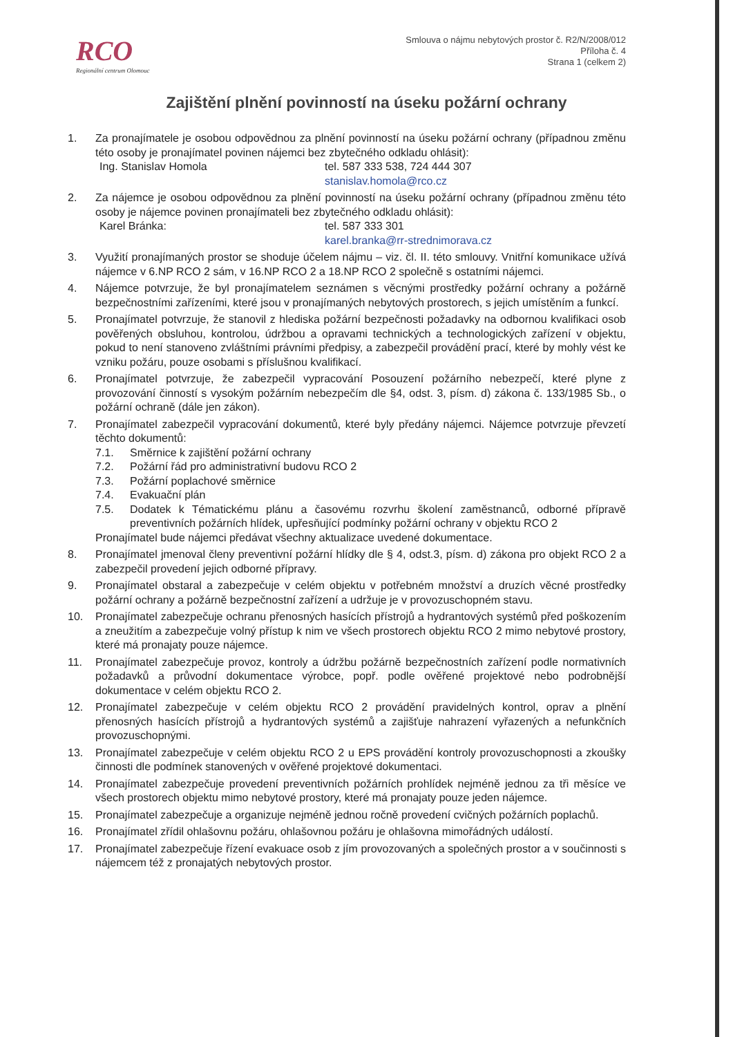RCO
Regionální centrum Olomouc
Smlouva o nájmu nebytových prostor č. R2/N/2008/012
Příloha č. 4
Strana 1 (celkem 2)
Zajištění plnění povinností na úseku požární ochrany
1. Za pronajímatele je osobou odpovědnou za plnění povinností na úseku požární ochrany (případnou změnu této osoby je pronajímatel povinen nájemci bez zbytečného odkladu ohlásit):
Ing. Stanislav Homola tel. 587 333 538, 724 444 307
stanislav.homola@rco.cz
2. Za nájemce je osobou odpovědnou za plnění povinností na úseku požární ochrany (případnou změnu této osoby je nájemce povinen pronajímateli bez zbytečného odkladu ohlásit):
Karel Bránka: tel. 587 333 301
karel.branka@rr-strednimorava.cz
3. Využití pronajímaných prostor se shoduje účelem nájmu – viz. čl. II. této smlouvy. Vnitřní komunikace užívá nájemce v 6.NP RCO 2 sám, v 16.NP RCO 2 a 18.NP RCO 2 společně s ostatními nájemci.
4. Nájemce potvrzuje, že byl pronajímatelem seznámen s věcnými prostředky požární ochrany a požárně bezpečnostními zařízeními, které jsou v pronajímaných nebytových prostorech, s jejich umístěním a funkcí.
5. Pronajímatel potvrzuje, že stanovil z hlediska požární bezpečnosti požadavky na odbornou kvalifikaci osob pověřených obsluhou, kontrolou, údržbou a opravami technických a technologických zařízení v objektu, pokud to není stanoveno zvláštními právními předpisy, a zabezpečil provádění prací, které by mohly vést ke vzniku požáru, pouze osobami s příslušnou kvalifikací.
6. Pronajímatel potvrzuje, že zabezpečil vypracování Posouzení požárního nebezpečí, které plyne z provozování činností s vysokým požárním nebezpečím dle §4, odst. 3, písm. d) zákona č. 133/1985 Sb., o požární ochraně (dále jen zákon).
7. Pronajímatel zabezpečil vypracování dokumentů, které byly předány nájemci. Nájemce potvrzuje převzetí těchto dokumentů:
7.1. Směrnice k zajištění požární ochrany
7.2. Požární řád pro administrativní budovu RCO 2
7.3. Požární poplachové směrnice
7.4. Evakuační plán
7.5. Dodatek k Tématickému plánu a časovému rozvrhu školení zaměstnanců, odborné přípravě preventivních požárních hlídek, upřesňující podmínky požární ochrany v objektu RCO 2
Pronajímatel bude nájemci předávat všechny aktualizace uvedené dokumentace.
8. Pronajímatel jmenoval členy preventivní požární hlídky dle § 4, odst.3, písm. d) zákona pro objekt RCO 2 a zabezpečil provedení jejich odborné přípravy.
9. Pronajímatel obstaral a zabezpečuje v celém objektu v potřebném množství a druzích věcné prostředky požární ochrany a požárně bezpečnostní zařízení a udržuje je v provozuschopném stavu.
10. Pronajímatel zabezpečuje ochranu přenosných hasících přístrojů a hydrantových systémů před poškozením a zneužitím a zabezpečuje volný přístup k nim ve všech prostorech objektu RCO 2 mimo nebytové prostory, které má pronajaty pouze nájemce.
11. Pronajímatel zabezpečuje provoz, kontroly a údržbu požárně bezpečnostních zařízení podle normativních požadavků a průvodní dokumentace výrobce, popř. podle ověřené projektové nebo podrobnější dokumentace v celém objektu RCO 2.
12. Pronajímatel zabezpečuje v celém objektu RCO 2 provádění pravidelných kontrol, oprav a plnění přenosných hasících přístrojů a hydrantových systémů a zajišťuje nahrazení vyřazených a nefunkčních provozuschopnými.
13. Pronajímatel zabezpečuje v celém objektu RCO 2 u EPS provádění kontroly provozuschopnosti a zkoušky činnosti dle podmínek stanovených v ověřené projektové dokumentaci.
14. Pronajímatel zabezpečuje provedení preventivních požárních prohlídek nejméně jednou za tři měsíce ve všech prostorech objektu mimo nebytové prostory, které má pronajaty pouze jeden nájemce.
15. Pronajímatel zabezpečuje a organizuje nejméně jednou ročně provedení cvičných požárních poplachů.
16. Pronajímatel zřídil ohlašovnu požáru, ohlašovnou požáru je ohlašovna mimořádných událostí.
17. Pronajímatel zabezpečuje řízení evakuace osob z jím provozovaných a společných prostor a v součinnosti s nájemcem též z pronajatých nebytových prostor.